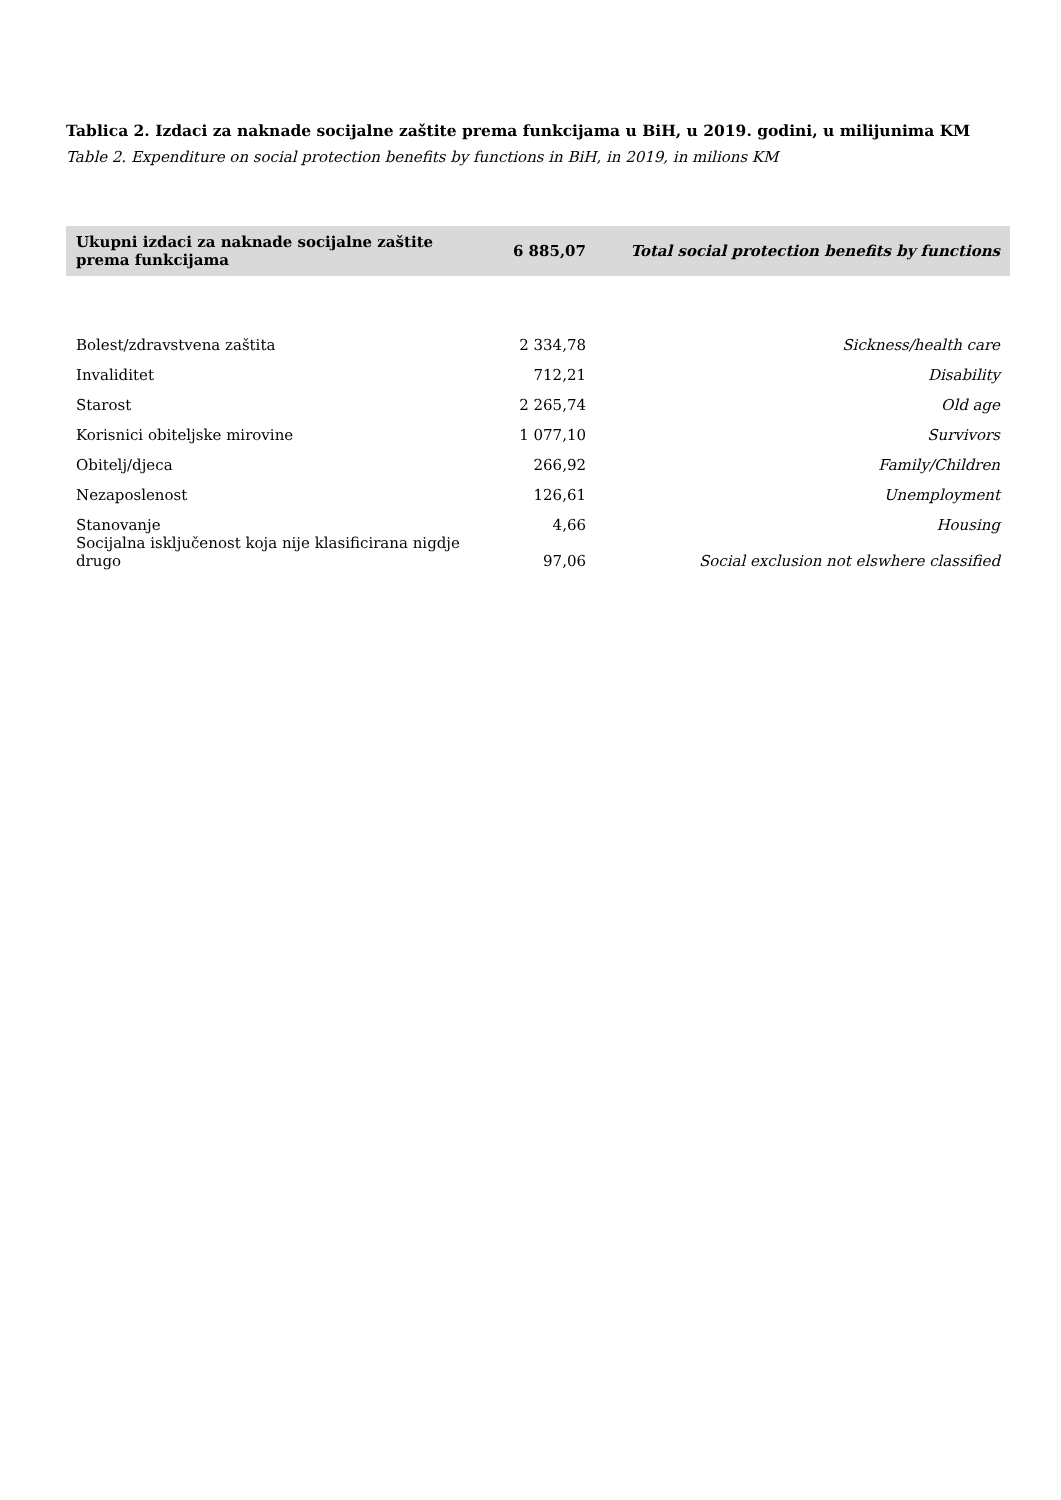Tablica 2. Izdaci za naknade socijalne zaštite prema funkcijama u BiH, u 2019. godini, u milijunima KM
Table 2. Expenditure on social protection benefits by functions in BiH, in 2019, in milions KM
| Ukupni izdaci za naknade socijalne zaštite prema funkcijama | 6 885,07 | Total social protection benefits by functions |
| --- | --- | --- |
| Bolest/zdravstvena zaštita | 2 334,78 | Sickness/health care |
| Invaliditet | 712,21 | Disability |
| Starost | 2 265,74 | Old age |
| Korisnici obiteljske mirovine | 1 077,10 | Survivors |
| Obitelj/djeca | 266,92 | Family/Children |
| Nezaposlenost | 126,61 | Unemployment |
| Stanovanje | 4,66 | Housing |
| Socijalna isključenost koja nije klasificirana nigdje drugo | 97,06 | Social exclusion not elswhere classified |